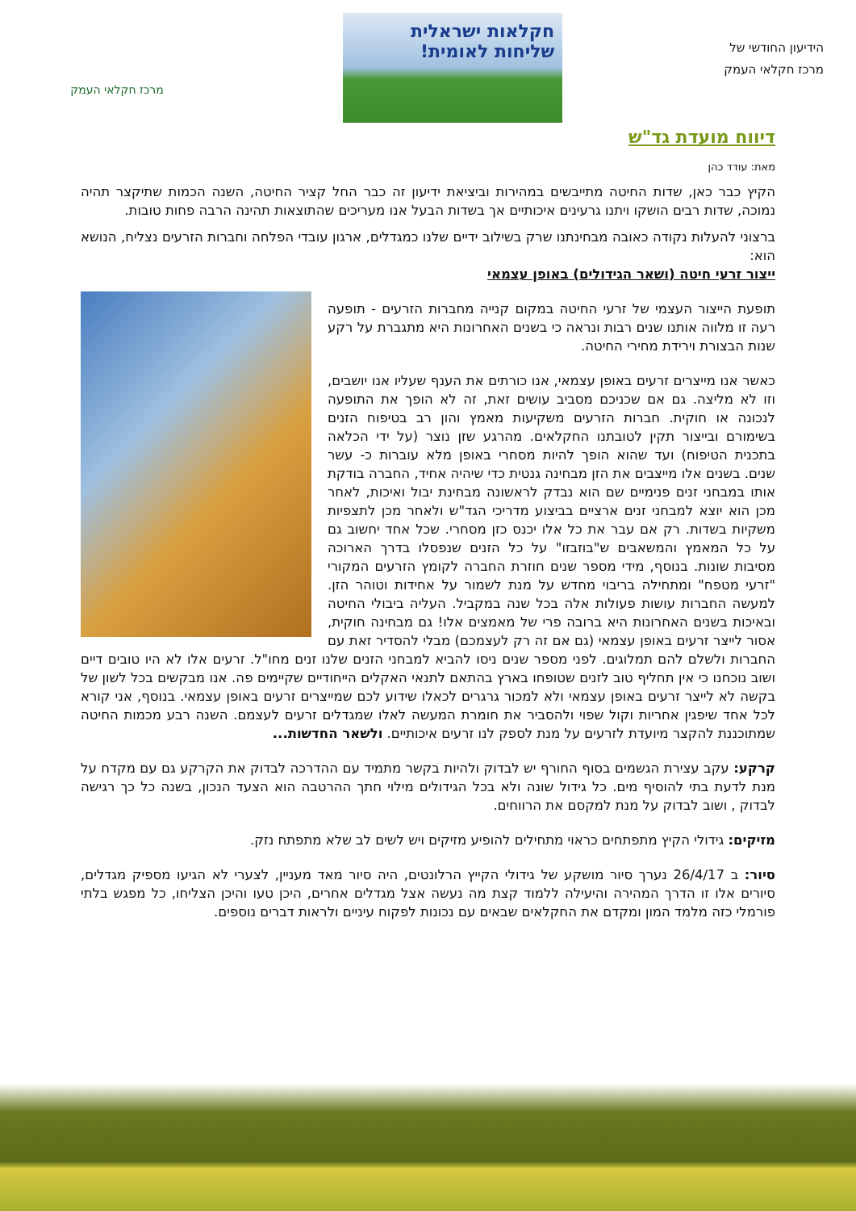הידיעון החודשי של
מרכז חקלאי העמק
חקלאות ישראלית
שליחות לאומית!
מרכז חקלאי העמק
דיווח מועדת גד"ש
מאת: עודד כהן
הקיץ כבר כאן, שדות החיטה מתייבשים במהירות וביציאת ידיעון זה כבר החל קציר החיטה, השנה הכמות שתיקצר תהיה נמוכה, שדות רבים הושקו ויתנו גרעינים איכותיים אך בשדות הבעל אנו מעריכים שהתוצאות תהינה הרבה פחות טובות.
ברצוני להעלות נקודה כאובה מבחינתנו שרק בשילוב ידיים שלנו כמגדלים, ארגון עובדי הפלחה וחברות הזרעים נצליח, הנושא הוא:
ייצור זרעי חיטה (ושאר הגידולים) באופן עצמאי
תופעת הייצור העצמי של זרעי החיטה במקום קנייה מחברות הזרעים - תופעה רעה זו מלווה אותנו שנים רבות ונראה כי בשנים האחרונות היא מתגברת על רקע שנות הבצורת וירידת מחירי החיטה.
כאשר אנו מייצרים זרעים באופן עצמאי, אנו כורתים את הענף שעליו אנו יושבים, וזו לא מליצה. גם אם שכניכם מסביב עושים זאת, זה לא הופך את התופעה לנכונה או חוקית. חברות הזרעים משקיעות מאמץ והון רב בטיפוח הזנים בשימורם ובייצור תקין לטובתנו החקלאים. מהרגע שזן נוצר (על ידי הכלאה בתכנית הטיפוח) ועד שהוא הופך להיות מסחרי באופן מלא עוברות כ- עשר שנים. בשנים אלו מייצבים את הזן מבחינה גנטית כדי שיהיה אחיד, החברה בודקת אותו במבחני זנים פנימיים שם הוא נבדק לראשונה מבחינת יבול ואיכות, לאחר מכן הוא יוצא למבחני זנים ארציים בביצוע מדריכי הגד"ש ולאחר מכן לתצפיות משקיות בשדות. רק אם עבר את כל אלו יכנס כזן מסחרי. שכל אחד יחשוב גם על כל המאמץ והמשאבים ש"בוזבזו" על כל הזנים שנפסלו בדרך הארוכה מסיבות שונות. בנוסף, מידי מספר שנים חוזרת החברה לקומץ הזרעים המקורי "זרעי מטפח" ומתחילה בריבוי מחדש על מנת לשמור על אחידות וטוהר הזן. למעשה החברות עושות פעולות אלה בכל שנה במקביל. העליה ביבולי החיטה ובאיכות בשנים האחרונות היא ברובה פרי של מאמצים אלו! גם מבחינה חוקית, אסור לייצר זרעים באופן עצמאי (גם אם זה רק לעצמכם) מבלי להסדיר זאת עם החברות ולשלם להם תמלוגים. לפני מספר שנים ניסו להביא למבחני הזנים שלנו זנים מחו"ל. זרעים אלו לא היו טובים דיים ושוב נוכחנו כי אין תחליף טוב לזנים שטופחו בארץ בהתאם לתנאי האקלים הייחודיים שקיימים פה. אנו מבקשים בכל לשון של בקשה לא לייצר זרעים באופן עצמאי ולא למכור גרגרים לכאלו שידוע לכם שמייצרים זרעים באופן עצמאי. בנוסף, אני קורא לכל אחד שיפגין אחריות וקול שפוי ולהסביר את חומרת המעשה לאלו שמגדלים זרעים לעצמם. השנה רבע מכמות החיטה שמתוכננת להקצר מיועדת לזרעים על מנת לספק לנו זרעים איכותיים. ולשאר החדשות...
קרקע: עקב עצירת הגשמים בסוף החורף יש לבדוק ולהיות בקשר מתמיד עם ההדרכה לבדוק את הקרקע גם עם מקדח על מנת לדעת בתי להוסיף מים. כל גידול שונה ולא בכל הגידולים מילוי חתך ההרטבה הוא הצעד הנכון, בשנה כל כך רגישה לבדוק , ושוב לבדוק על מנת למקסם את הרווחים.
מזיקים: גידולי הקיץ מתפתחים כראוי מתחילים להופיע מזיקים ויש לשים לב שלא מתפתח נזק.
סיור: ב 26/4/17 נערך סיור מושקע של גידולי הקייץ הרלונטים, היה סיור מאד מעניין, לצערי לא הגיעו מספיק מגדלים, סיורים אלו זו הדרך המהירה והיעילה ללמוד קצת מה נעשה אצל מגדלים אחרים, היכן טעו והיכן הצליחו, כל מפגש בלתי פורמלי כזה מלמד המון ומקדם את החקלאים שבאים עם נכונות לפקוח עיניים ולראות דברים נוספים.